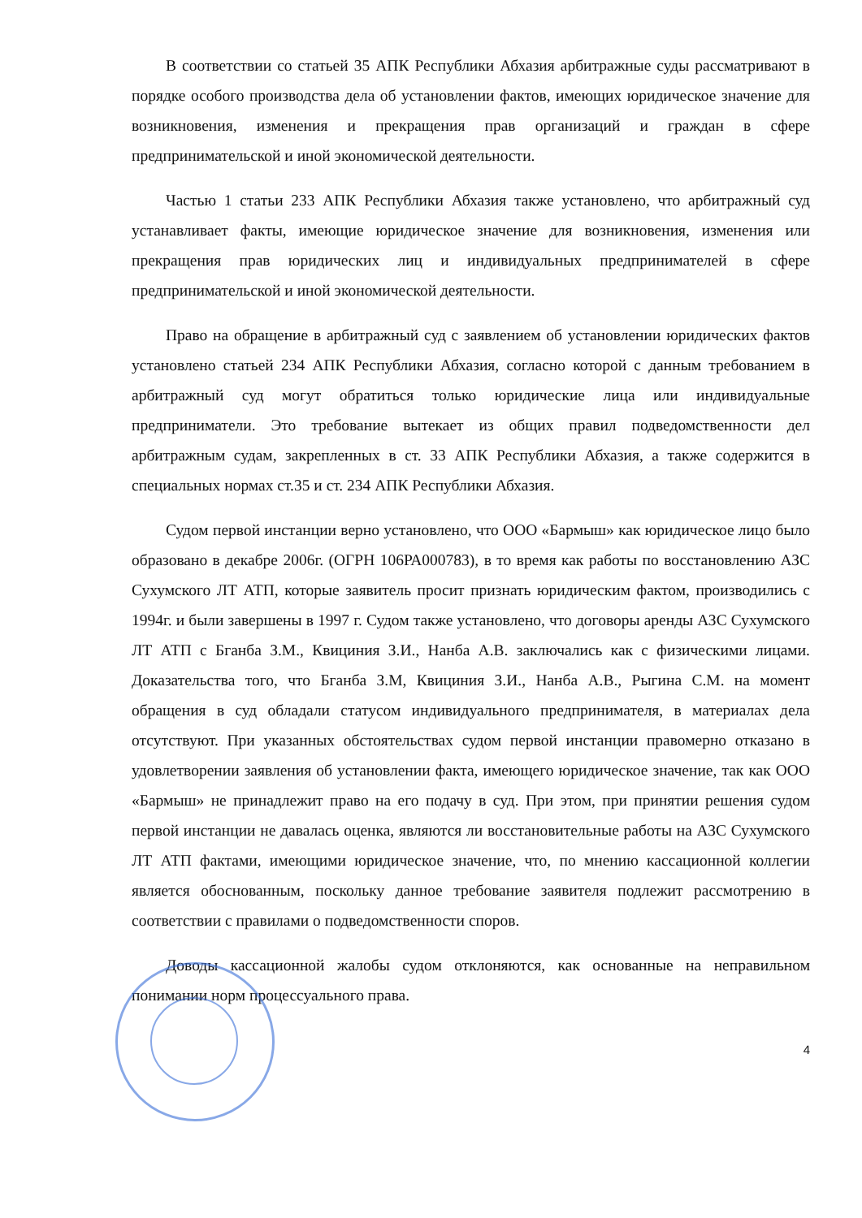В соответствии со статьей 35 АПК Республики Абхазия арбитражные суды рассматривают в порядке особого производства дела об установлении фактов, имеющих юридическое значение для возникновения, изменения и прекращения прав организаций и граждан в сфере предпринимательской и иной экономической деятельности.
Частью 1 статьи 233 АПК Республики Абхазия также установлено, что арбитражный суд устанавливает факты, имеющие юридическое значение для возникновения, изменения или прекращения прав юридических лиц и индивидуальных предпринимателей в сфере предпринимательской и иной экономической деятельности.
Право на обращение в арбитражный суд с заявлением об установлении юридических фактов установлено статьей 234 АПК Республики Абхазия, согласно которой с данным требованием в арбитражный суд могут обратиться только юридические лица или индивидуальные предприниматели. Это требование вытекает из общих правил подведомственности дел арбитражным судам, закрепленных в ст. 33 АПК Республики Абхазия, а также содержится в специальных нормах ст.35 и ст. 234 АПК Республики Абхазия.
Судом первой инстанции верно установлено, что ООО «Бармыш» как юридическое лицо было образовано в декабре 2006г. (ОГРН 106РА000783), в то время как работы по восстановлению АЗС Сухумского ЛТ АТП, которые заявитель просит признать юридическим фактом, производились с 1994г. и были завершены в 1997 г. Судом также установлено, что договоры аренды АЗС Сухумского ЛТ АТП с Бганба З.М., Квициния З.И., Нанба А.В. заключались как с физическими лицами. Доказательства того, что Бганба З.М, Квициния З.И., Нанба А.В., Рыгина С.М. на момент обращения в суд обладали статусом индивидуального предпринимателя, в материалах дела отсутствуют. При указанных обстоятельствах судом первой инстанции правомерно отказано в удовлетворении заявления об установлении факта, имеющего юридическое значение, так как ООО «Бармыш» не принадлежит право на его подачу в суд. При этом, при принятии решения судом первой инстанции не давалась оценка, являются ли восстановительные работы на АЗС Сухумского ЛТ АТП фактами, имеющими юридическое значение, что, по мнению кассационной коллегии является обоснованным, поскольку данное требование заявителя подлежит рассмотрению в соответствии с правилами о подведомственности споров.
Доводы кассационной жалобы судом отклоняются, как основанные на неправильном понимании норм процессуального права.
4